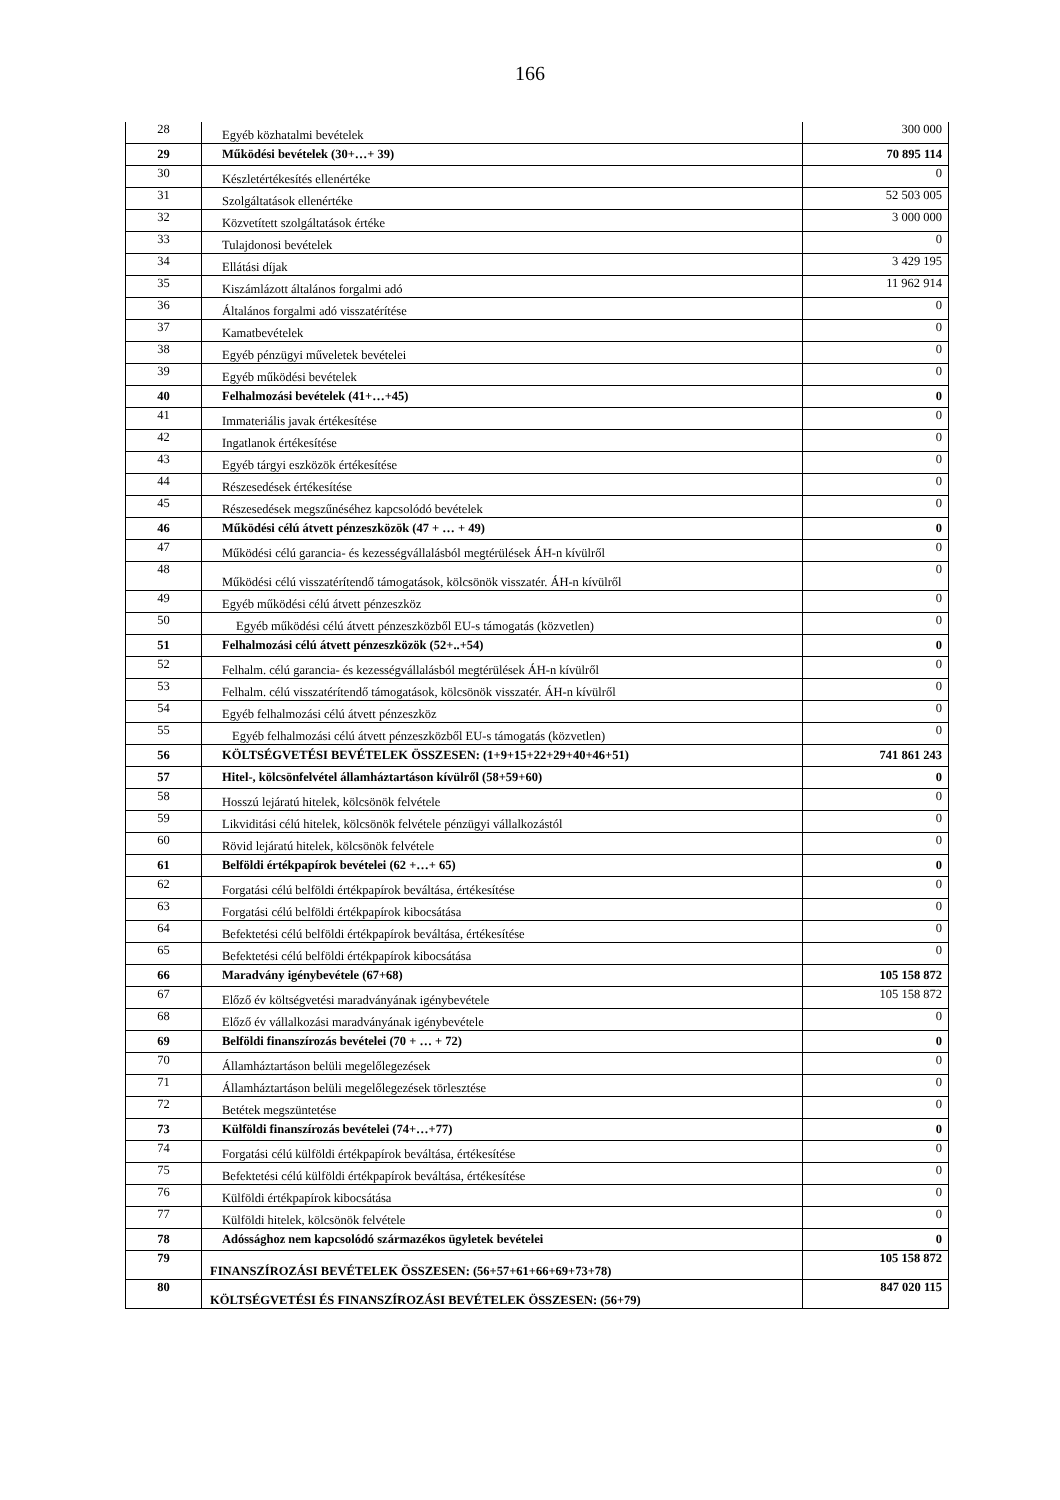166
| 28 | Egyéb közhatalmi bevételek | 300 000 |
| 29 | Működési bevételek (30+…+ 39) | 70 895 114 |
| 30 | Készletértékesítés ellenértéke | 0 |
| 31 | Szolgáltatások ellenértéke | 52 503 005 |
| 32 | Közvetített szolgáltatások értéke | 3 000 000 |
| 33 | Tulajdonosi bevételek | 0 |
| 34 | Ellátási díjak | 3 429 195 |
| 35 | Kiszámlázott általános forgalmi adó | 11 962 914 |
| 36 | Általános forgalmi adó visszatérítése | 0 |
| 37 | Kamatbevételek | 0 |
| 38 | Egyéb pénzügyi műveletek bevételei | 0 |
| 39 | Egyéb működési bevételek | 0 |
| 40 | Felhalmozási bevételek (41+…+45) | 0 |
| 41 | Immateriális javak értékesítése | 0 |
| 42 | Ingatlanok értékesítése | 0 |
| 43 | Egyéb tárgyi eszközök értékesítése | 0 |
| 44 | Részesedések értékesítése | 0 |
| 45 | Részesedések megszűnéséhez kapcsolódó bevételek | 0 |
| 46 | Működési célú átvett pénzeszközök (47 + … + 49) | 0 |
| 47 | Működési célú garancia- és kezességvállalásból megtérülések ÁH-n kívülről | 0 |
| 48 | Működési célú visszatérítendő támogatások, kölcsönök visszatér. ÁH-n kívülről | 0 |
| 49 | Egyéb működési célú átvett pénzeszköz | 0 |
| 50 | Egyéb működési célú átvett pénzeszközből EU-s támogatás (közvetlen) | 0 |
| 51 | Felhalmozási célú átvett pénzeszközök (52+..+54) | 0 |
| 52 | Felhalm. célú garancia- és kezességvállalásból megtérülések ÁH-n kívülről | 0 |
| 53 | Felhalm. célú visszatérítendő támogatások, kölcsönök visszatér. ÁH-n kívülről | 0 |
| 54 | Egyéb felhalmozási célú átvett pénzeszköz | 0 |
| 55 | Egyéb felhalmozási célú átvett pénzeszközből EU-s támogatás (közvetlen) | 0 |
| 56 | KÖLTSÉGVETÉSI BEVÉTELEK ÖSSZESEN: (1+9+15+22+29+40+46+51) | 741 861 243 |
| 57 | Hitel-, kölcsönfelvétel államháztartáson kívülről (58+59+60) | 0 |
| 58 | Hosszú lejáratú hitelek, kölcsönök felvétele | 0 |
| 59 | Likviditási célú hitelek, kölcsönök felvétele pénzügyi vállalkozástól | 0 |
| 60 | Rövid lejáratú hitelek, kölcsönök felvétele | 0 |
| 61 | Belföldi értékpapírok bevételei (62 +…+ 65) | 0 |
| 62 | Forgatási célú belföldi értékpapírok beváltása, értékesítése | 0 |
| 63 | Forgatási célú belföldi értékpapírok kibocsátása | 0 |
| 64 | Befektetési célú belföldi értékpapírok beváltása, értékesítése | 0 |
| 65 | Befektetési célú belföldi értékpapírok kibocsátása | 0 |
| 66 | Maradvány igénybevétele (67+68) | 105 158 872 |
| 67 | Előző év költségvetési maradványának igénybevétele | 105 158 872 |
| 68 | Előző év vállalkozási maradványának igénybevétele | 0 |
| 69 | Belföldi finanszírozás bevételei (70 + … + 72) | 0 |
| 70 | Államháztartáson belüli megelőlegezések | 0 |
| 71 | Államháztartáson belüli megelőlegezések törlesztése | 0 |
| 72 | Betétek megszüntetése | 0 |
| 73 | Külföldi finanszírozás bevételei (74+…+77) | 0 |
| 74 | Forgatási célú külföldi értékpapírok beváltása, értékesítése | 0 |
| 75 | Befektetési célú külföldi értékpapírok beváltása, értékesítése | 0 |
| 76 | Külföldi értékpapírok kibocsátása | 0 |
| 77 | Külföldi hitelek, kölcsönök felvétele | 0 |
| 78 | Adóssághoz nem kapcsolódó származékos ügyletek bevételei | 0 |
| 79 | FINANSZÍROZÁSI BEVÉTELEK ÖSSZESEN: (56+57+61+66+69+73+78) | 105 158 872 |
| 80 | KÖLTSÉGVETÉSI ÉS FINANSZÍROZÁSI BEVÉTELEK ÖSSZESEN: (56+79) | 847 020 115 |